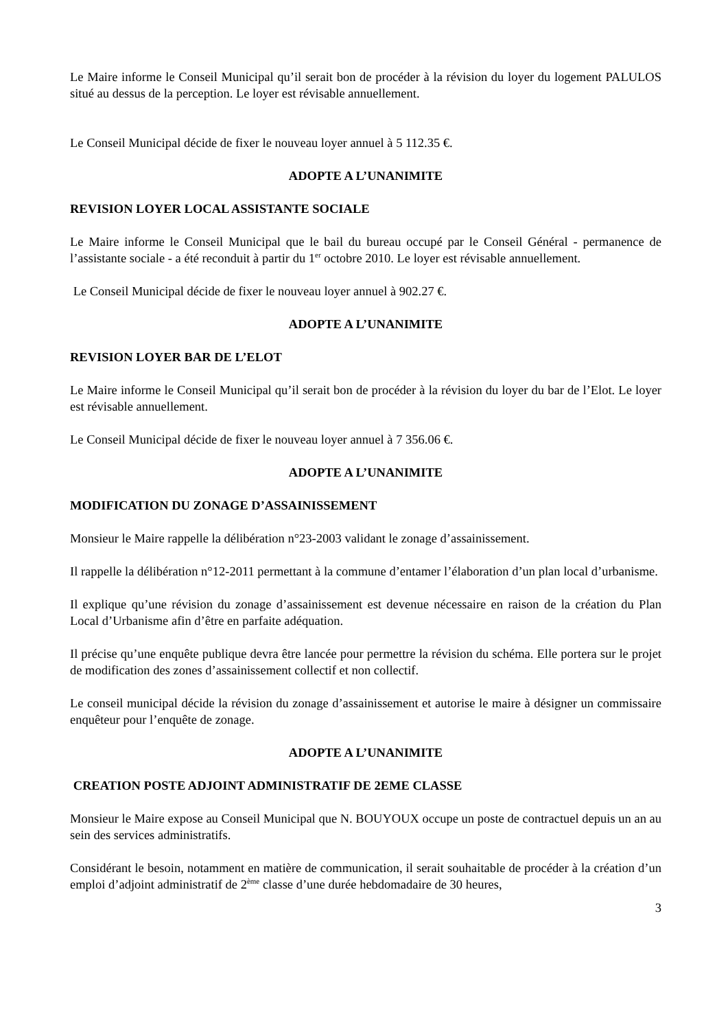Le Maire informe le Conseil Municipal qu’il serait bon de procéder à la révision du loyer du logement PALULOS situé au dessus de la perception. Le loyer est révisable annuellement.
Le Conseil Municipal décide de fixer le nouveau loyer annuel à 5 112.35 €.
ADOPTE A L’UNANIMITE
REVISION LOYER LOCAL ASSISTANTE SOCIALE
Le Maire informe le Conseil Municipal que le bail du bureau occupé par le Conseil Général - permanence de l’assistante sociale - a été reconduit à partir du 1<sup>er</sup> octobre 2010. Le loyer est révisable annuellement.
Le Conseil Municipal décide de fixer le nouveau loyer annuel à 902.27 €.
ADOPTE A L’UNANIMITE
REVISION LOYER BAR DE L’ELOT
Le Maire informe le Conseil Municipal qu’il serait bon de procéder à la révision du loyer du bar de l’Elot. Le loyer est révisable annuellement.
Le Conseil Municipal décide de fixer le nouveau loyer annuel à 7 356.06 €.
ADOPTE A L’UNANIMITE
MODIFICATION DU ZONAGE D’ASSAINISSEMENT
Monsieur le Maire rappelle la délibération n°23-2003 validant le zonage d’assainissement.
Il rappelle la délibération n°12-2011 permettant à la commune d’entamer l’élaboration d’un plan local d’urbanisme.
Il explique qu’une révision du zonage d’assainissement est devenue nécessaire en raison de la création du Plan Local d’Urbanisme afin d’être en parfaite adéquation.
Il précise qu’une enquête publique devra être lancée pour permettre la révision du schéma. Elle portera sur le projet de modification des zones d’assainissement collectif et non collectif.
Le conseil municipal décide la révision du zonage d’assainissement et autorise le maire à désigner un commissaire enquêteur pour l’enquête de zonage.
ADOPTE A L’UNANIMITE
CREATION POSTE ADJOINT ADMINISTRATIF DE 2EME CLASSE
Monsieur le Maire expose au Conseil Municipal que N. BOUYOUX occupe un poste de contractuel depuis un an au sein des services administratifs.
Considérant le besoin, notamment en matière de communication, il serait souhaitable de procéder à la création d’un emploi d’adjoint administratif de 2<sup>ème</sup> classe d’une durée hebdomadaire de 30 heures,
3